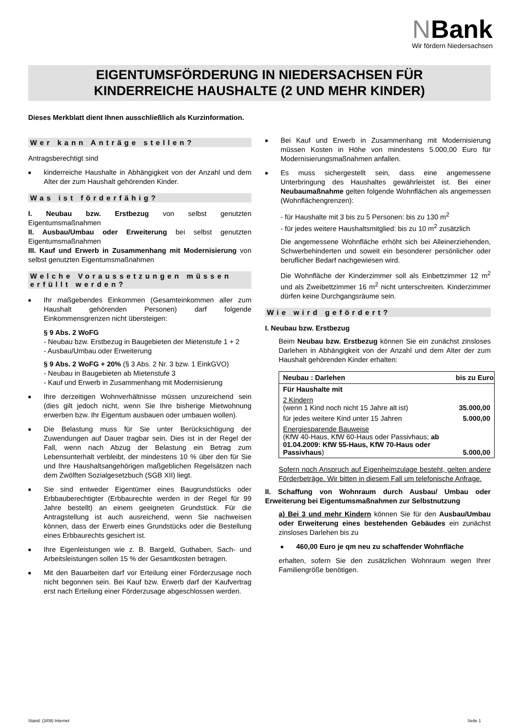NBank
Wir fördern Niedersachsen
EIGENTUMSFÖRDERUNG IN NIEDERSACHSEN FÜR
KINDERREICHE HAUSHALTE (2 UND MEHR KINDER)
Dieses Merkblatt dient Ihnen ausschließlich als Kurzinformation.
Wer kann Anträge stellen?
Antragsberechtigt sind
■ kinderreiche Haushalte in Abhängigkeit von der Anzahl und dem Alter der zum Haushalt gehörenden Kinder.
Was ist förderfähig?
I. Neubau bzw. Erstbezug von selbst genutzten Eigentumsmaßnahmen
II. Ausbau/Umbau oder Erweiterung bei selbst genutzten Eigentumsmaßnahmen
III. Kauf und Erwerb in Zusammenhang mit Modernisierung von selbst genutzten Eigentumsmaßnahmen
Welche Voraussetzungen müssen erfüllt werden?
■ Ihr maßgebendes Einkommen (Gesamteinkommen aller zum Haushalt gehörenden Personen) darf folgende Einkommensgrenzen nicht übersteigen:
§ 9 Abs. 2 WoFG
- Neubau bzw. Erstbezug in Baugebieten der Mietenstufe 1 + 2
- Ausbau/Umbau oder Erweiterung
§ 9 Abs. 2 WoFG + 20% (§ 3 Abs. 2 Nr. 3 bzw. 1 EinkGVO)
- Neubau in Baugebieten ab Mietenstufe 3
- Kauf und Erwerb in Zusammenhang mit Modernisierung
■ Ihre derzeitigen Wohnverhältnisse müssen unzureichend sein (dies gilt jedoch nicht, wenn Sie Ihre bisherige Mietwohnung erwerben bzw. Ihr Eigentum ausbauen oder umbauen wollen).
■ Die Belastung muss für Sie unter Berücksichtigung der Zuwendungen auf Dauer tragbar sein. Dies ist in der Regel der Fall, wenn nach Abzug der Belastung ein Betrag zum Lebensunterhalt verbleibt, der mindestens 10 % über den für Sie und Ihre Haushaltsangehörigen maßgeblichen Regelsätzen nach dem Zwölften Sozialgesetzbuch (SGB XII) liegt.
■ Sie sind entweder Eigentümer eines Baugrundstücks oder Erbbauberechtigter (Erbbaurechte werden in der Regel für 99 Jahre bestellt) an einem geeigneten Grundstück. Für die Antragstellung ist auch ausreichend, wenn Sie nachweisen können, dass der Erwerb eines Grundstücks oder die Bestellung eines Erbbaurechts gesichert ist.
■ Ihre Eigenleistungen wie z. B. Bargeld, Guthaben, Sach- und Arbeitsleistungen sollen 15 % der Gesamtkosten betragen.
■ Mit den Bauarbeiten darf vor Erteilung einer Förderzusage noch nicht begonnen sein. Bei Kauf bzw. Erwerb darf der Kaufvertrag erst nach Erteilung einer Förderzusage abgeschlossen werden.
■ Bei Kauf und Erwerb in Zusammenhang mit Modernisierung müssen Kosten in Höhe von mindestens 5.000,00 Euro für Modernisierungsmaßnahmen anfallen.
■ Es muss sichergestellt sein, dass eine angemessene Unterbringung des Haushaltes gewährleistet ist. Bei einer Neubaumaßnahme gelten folgende Wohnflächen als angemessen (Wohnflächengrenzen):
- für Haushalte mit 3 bis zu 5 Personen: bis zu 130 m<sup>2</sup>
- für jedes weitere Haushaltsmitglied: bis zu 10 m<sup>2</sup> zusätzlich
Die angemessene Wohnfläche erhöht sich bei Alleinerziehenden, Schwerbehinderten und soweit ein besonderer persönlicher oder beruflicher Bedarf nachgewiesen wird.
Die Wohnfläche der Kinderzimmer soll als Einbettzimmer 12 m<sup>2</sup> und als Zweibettzimmer 16 m<sup>2</sup> nicht unterschreiten. Kinderzimmer dürfen keine Durchgangsräume sein.
Wie wird gefördert?
I. Neubau bzw. Erstbezug
Beim Neubau bzw. Erstbezug können Sie ein zunächst zinsloses Darlehen in Abhängigkeit von der Anzahl und dem Alter der zum Haushalt gehörenden Kinder erhalten:
| Neubau : Darlehen | bis zu Euro |
| --- | --- |
| Für Haushalte mit | |
| 2 Kindern (wenn 1 Kind noch nicht 15 Jahre alt ist) | 35.000,00 |
| für jedes weitere Kind unter 15 Jahren | 5.000,00 |
| Energiesparende Bauweise (KfW 40-Haus, KfW 60-Haus oder Passivhaus; ab 01.04.2009: KfW 55-Haus, KfW 70-Haus oder Passivhaus ) | 5.000,00 |
Sofern noch Anspruch auf Eigenheimzulage besteht, gelten andere Förderbeträge. Wir bitten in diesem Fall um telefonische Anfrage.
II. Schaffung von Wohnraum durch Ausbau/ Umbau oder Erweiterung bei Eigentumsmaßnahmen zur Selbstnutzung
a) Bei 3 und mehr Kindern können Sie für den Ausbau/Umbau oder Erweiterung eines bestehenden Gebäudes ein zunächst zinsloses Darlehen bis zu
■ 460,00 Euro je qm neu zu schaffender Wohnfläche
erhalten, sofern Sie den zusätzlichen Wohnraum wegen Ihrer Familiengröße benötigen.
Stand: (3/09) Internet Seite 1